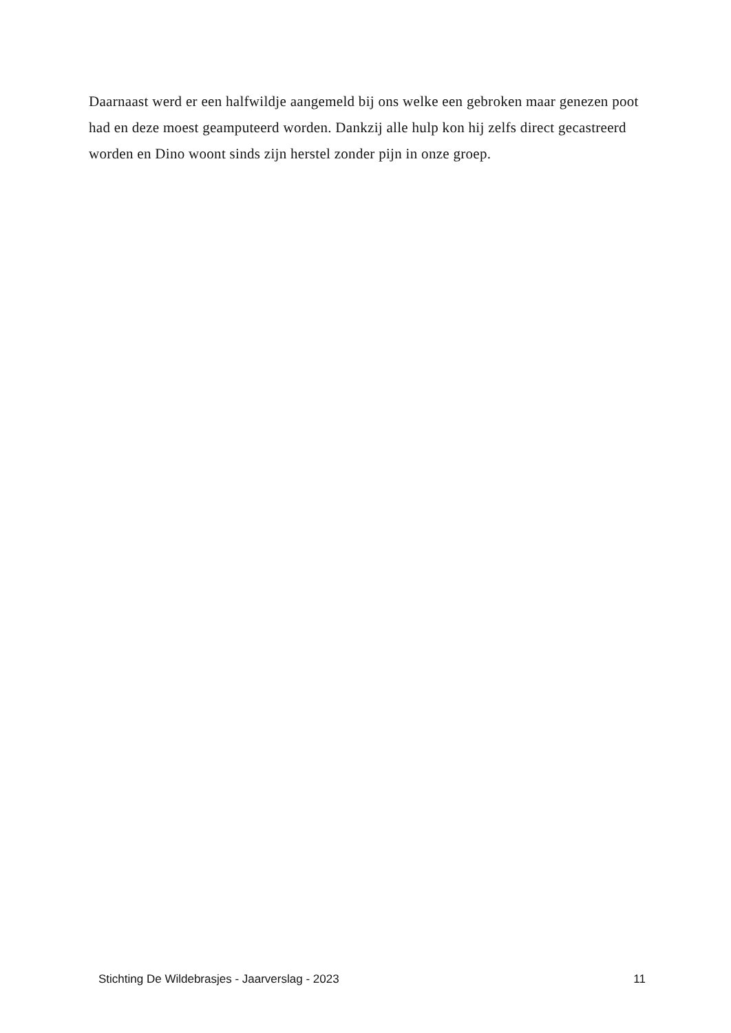Daarnaast werd er een halfwildje aangemeld bij ons welke een gebroken maar genezen poot had en deze moest geamputeerd worden. Dankzij alle hulp kon hij zelfs direct gecastreerd worden en Dino woont sinds zijn herstel zonder pijn in onze groep.
Stichting De Wildebrasjes - Jaarverslag - 2023 11